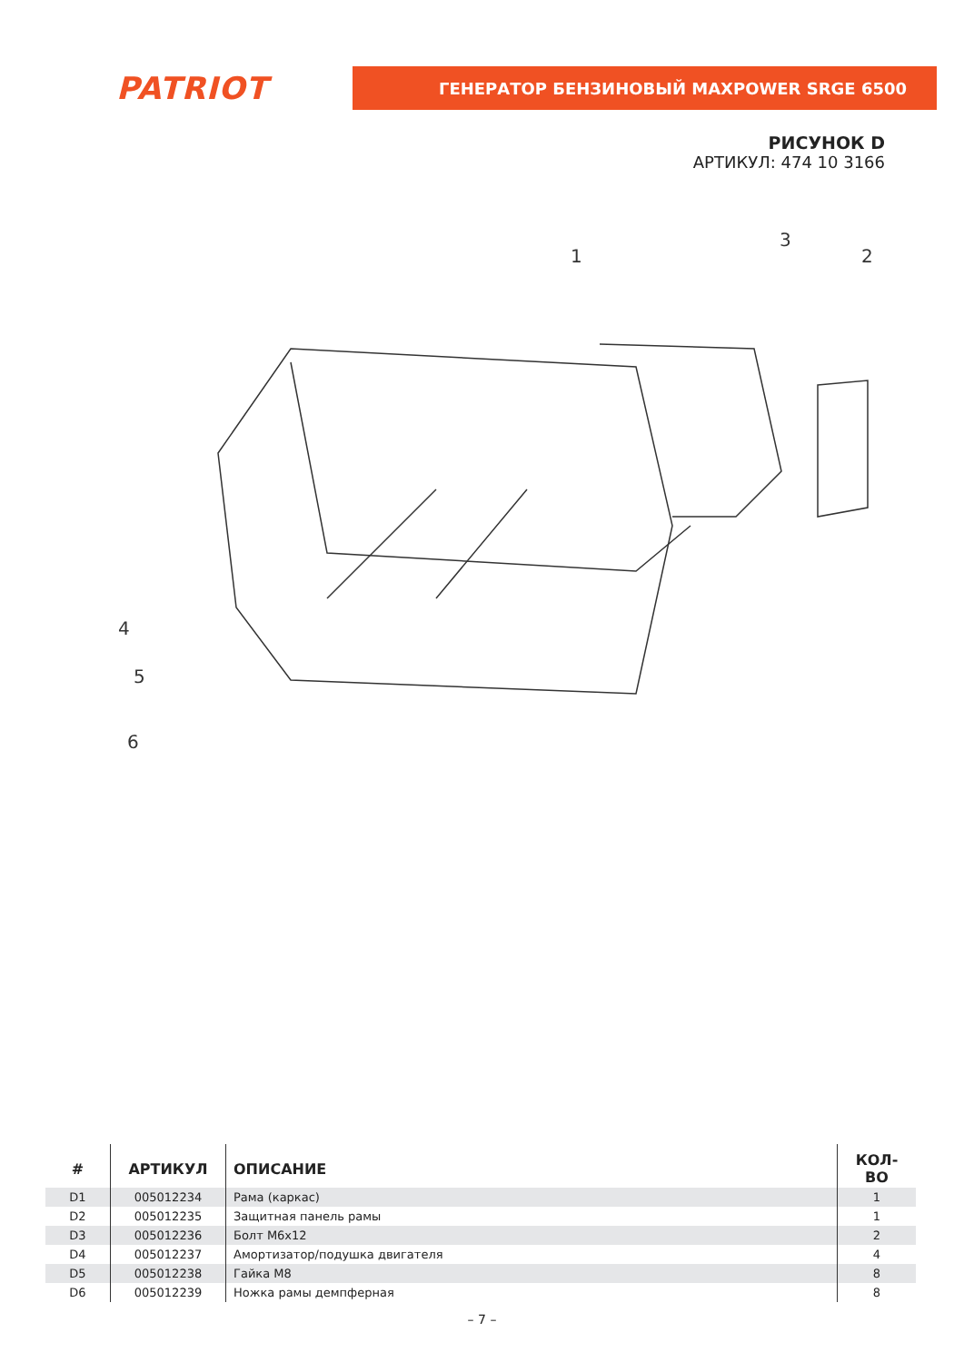PATRIOT
ГЕНЕРАТОР БЕНЗИНОВЫЙ MAXPOWER SRGE 6500
РИСУНОК D
АРТИКУЛ: 474 10 3166
1
2
3
4
5
6
| # | АРТИКУЛ | ОПИСАНИЕ | КОЛ-ВО |
| --- | --- | --- | --- |
| D1 | 005012234 | Рама (каркас) | 1 |
| D2 | 005012235 | Защитная панель рамы | 1 |
| D3 | 005012236 | Болт М6х12 | 2 |
| D4 | 005012237 | Амортизатор/подушка двигателя | 4 |
| D5 | 005012238 | Гайка М8 | 8 |
| D6 | 005012239 | Ножка рамы демпферная | 8 |
– 7 –